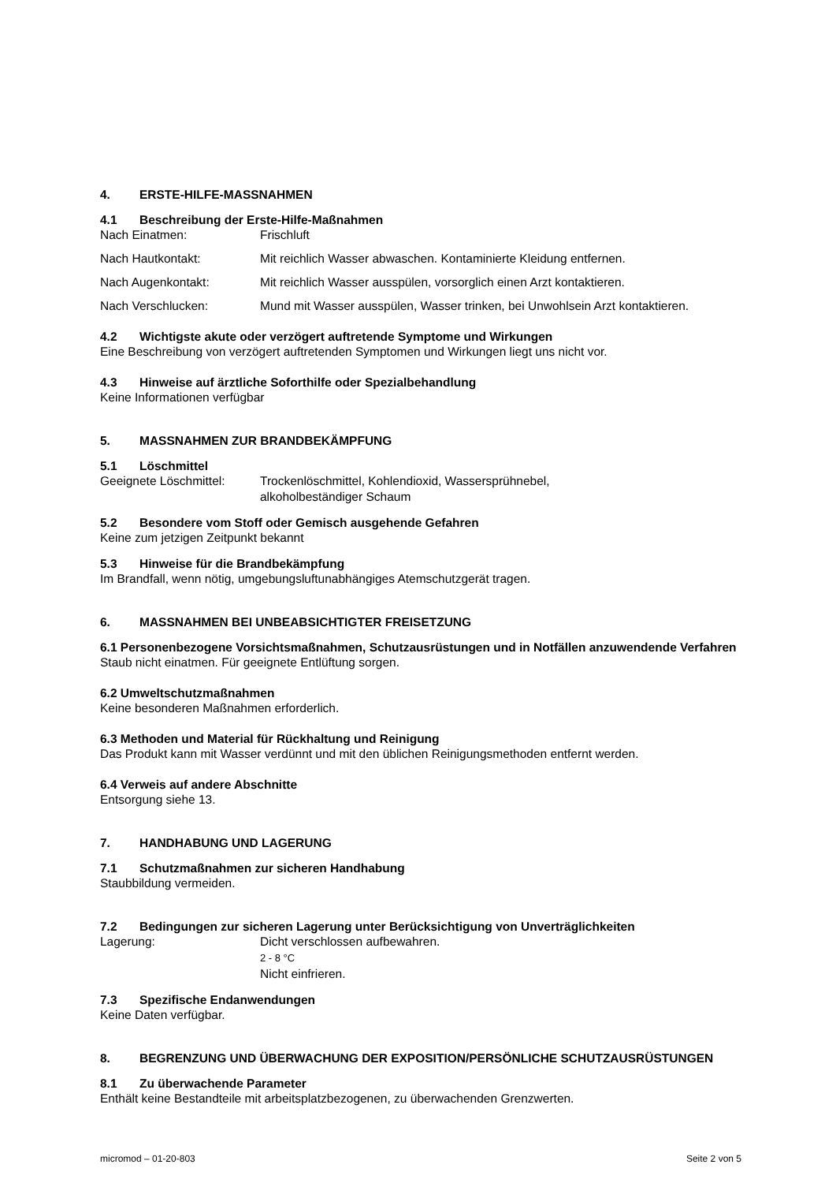4. ERSTE-HILFE-MASSNAHMEN
4.1 Beschreibung der Erste-Hilfe-Maßnahmen
Nach Einatmen: Frischluft
Nach Hautkontakt: Mit reichlich Wasser abwaschen. Kontaminierte Kleidung entfernen.
Nach Augenkontakt: Mit reichlich Wasser ausspülen, vorsorglich einen Arzt kontaktieren.
Nach Verschlucken: Mund mit Wasser ausspülen, Wasser trinken, bei Unwohlsein Arzt kontaktieren.
4.2 Wichtigste akute oder verzögert auftretende Symptome und Wirkungen
Eine Beschreibung von verzögert auftretenden Symptomen und Wirkungen liegt uns nicht vor.
4.3 Hinweise auf ärztliche Soforthilfe oder Spezialbehandlung
Keine Informationen verfügbar
5. MASSNAHMEN ZUR BRANDBEKÄMPFUNG
5.1 Löschmittel
Geeignete Löschmittel:
Trockenlöschmittel, Kohlendioxid, Wassersprühnebel,
alkoholbeständiger Schaum
5.2 Besondere vom Stoff oder Gemisch ausgehende Gefahren
Keine zum jetzigen Zeitpunkt bekannt
5.3 Hinweise für die Brandbekämpfung
Im Brandfall, wenn nötig, umgebungsluftunabhängiges Atemschutzgerät tragen.
6. MASSNAHMEN BEI UNBEABSICHTIGTER FREISETZUNG
6.1 Personenbezogene Vorsichtsmaßnahmen, Schutzausrüstungen und in Notfällen anzuwendende Verfahren
Staub nicht einatmen. Für geeignete Entlüftung sorgen.
6.2 Umweltschutzmaßnahmen
Keine besonderen Maßnahmen erforderlich.
6.3 Methoden und Material für Rückhaltung und Reinigung
Das Produkt kann mit Wasser verdünnt und mit den üblichen Reinigungsmethoden entfernt werden.
6.4 Verweis auf andere Abschnitte
Entsorgung siehe 13.
7. HANDHABUNG UND LAGERUNG
7.1 Schutzmaßnahmen zur sicheren Handhabung
Staubbildung vermeiden.
7.2 Bedingungen zur sicheren Lagerung unter Berücksichtigung von Unverträglichkeiten
Lagerung: Dicht verschlossen aufbewahren.
2 - 8 °C
Nicht einfrieren.
7.3 Spezifische Endanwendungen
Keine Daten verfügbar.
8. BEGRENZUNG UND ÜBERWACHUNG DER EXPOSITION/PERSÖNLICHE SCHUTZAUSRÜSTUNGEN
8.1 Zu überwachende Parameter
Enthält keine Bestandteile mit arbeitsplatzbezogenen, zu überwachenden Grenzwerten.
micromod – 01-20-803 Seite 2 von 5